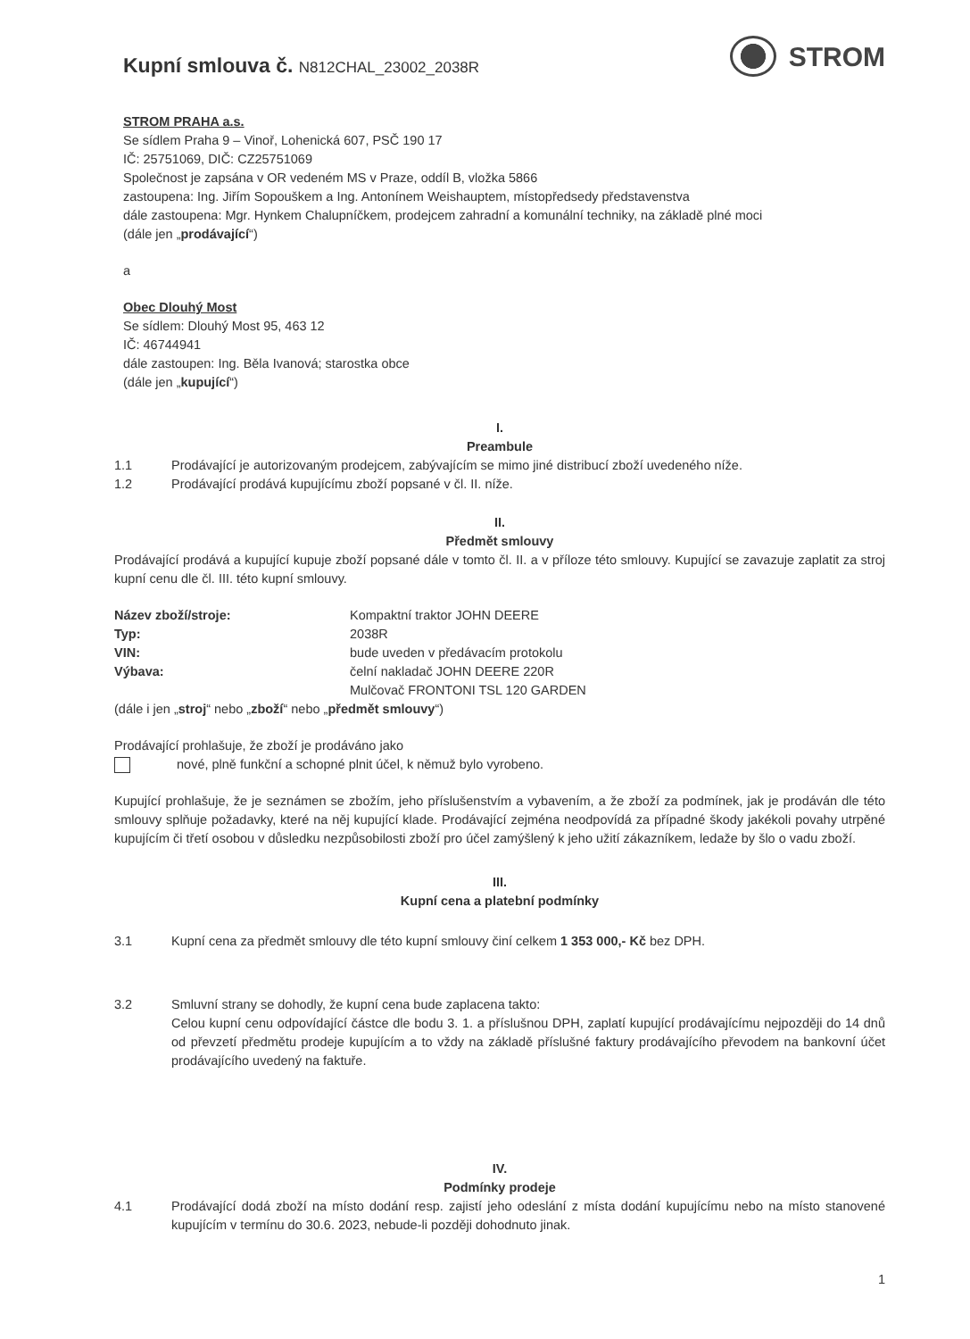Kupní smlouva č. N812CHAL_23002_2038R
STROM
STROM PRAHA a.s.
Se sídlem Praha 9 – Vinoř, Lohenická 607, PSČ 190 17
IČ: 25751069, DIČ: CZ25751069
Společnost je zapsána v OR vedeném MS v Praze, oddíl B, vložka 5866
zastoupena: Ing. Jiřím Sopouškem a Ing. Antonínem Weishauptem, místopředsedy představenstva
dále zastoupena: Mgr. Hynkem Chalupníčkem, prodejcem zahradní a komunální techniky, na základě plné moci
(dále jen „prodávající“)
a
Obec Dlouhý Most
Se sídlem: Dlouhý Most 95, 463 12
IČ: 46744941
dále zastoupen: Ing. Běla Ivanová; starostka obce
(dále jen „kupující“)
I.
Preambule
1.1 Prodávající je autorizovaným prodejcem, zabývajícím se mimo jiné distribucí zboží uvedeného níže.
1.2 Prodávající prodává kupujícímu zboží popsané v čl. II. níže.
II.
Předmět smlouvy
Prodávající prodává a kupující kupuje zboží popsané dále v tomto čl. II. a v příloze této smlouvy. Kupující se zavazuje zaplatit za stroj kupní cenu dle čl. III. této kupní smlouvy.
| Název zboží/stroje: | Kompaktní traktor JOHN DEERE |
| Typ: | 2038R |
| VIN: | bude uveden v předávacím protokolu |
| Výbava: | čelní nakladač JOHN DEERE 220R Mulčovač FRONTONI TSL 120 GARDEN |
(dále i jen „stroj“ nebo „zboží“ nebo „předmět smlouvy“)
Prodávající prohlašuje, že zboží je prodáváno jako
nové, plně funkční a schopné plnit účel, k němuž bylo vyrobeno.
Kupující prohlašuje, že je seznámen se zbožím, jeho příslušenstvím a vybavením, a že zboží za podmínek, jak je prodáván dle této smlouvy splňuje požadavky, které na něj kupující klade. Prodávající zejména neodpovídá za případné škody jakékoli povahy utrpěné kupujícím či třetí osobou v důsledku nezpůsobilosti zboží pro účel zamýšlený k jeho užití zákazníkem, ledaže by šlo o vadu zboží.
III.
Kupní cena a platební podmínky
3.1 Kupní cena za předmět smlouvy dle této kupní smlouvy činí celkem 1 353 000,- Kč bez DPH.
3.2 Smluvní strany se dohodly, že kupní cena bude zaplacena takto:
Celou kupní cenu odpovídající částce dle bodu 3. 1. a příslušnou DPH, zaplatí kupující prodávajícímu nejpozději do 14 dnů od převzetí předmětu prodeje kupujícím a to vždy na základě příslušné faktury prodávajícího převodem na bankovní účet prodávajícího uvedený na faktuře.
IV.
Podmínky prodeje
4.1 Prodávající dodá zboží na místo dodání resp. zajistí jeho odeslání z místa dodání kupujícímu nebo na místo stanovené kupujícím v termínu do 30.6. 2023, nebude-li později dohodnuto jinak.
1